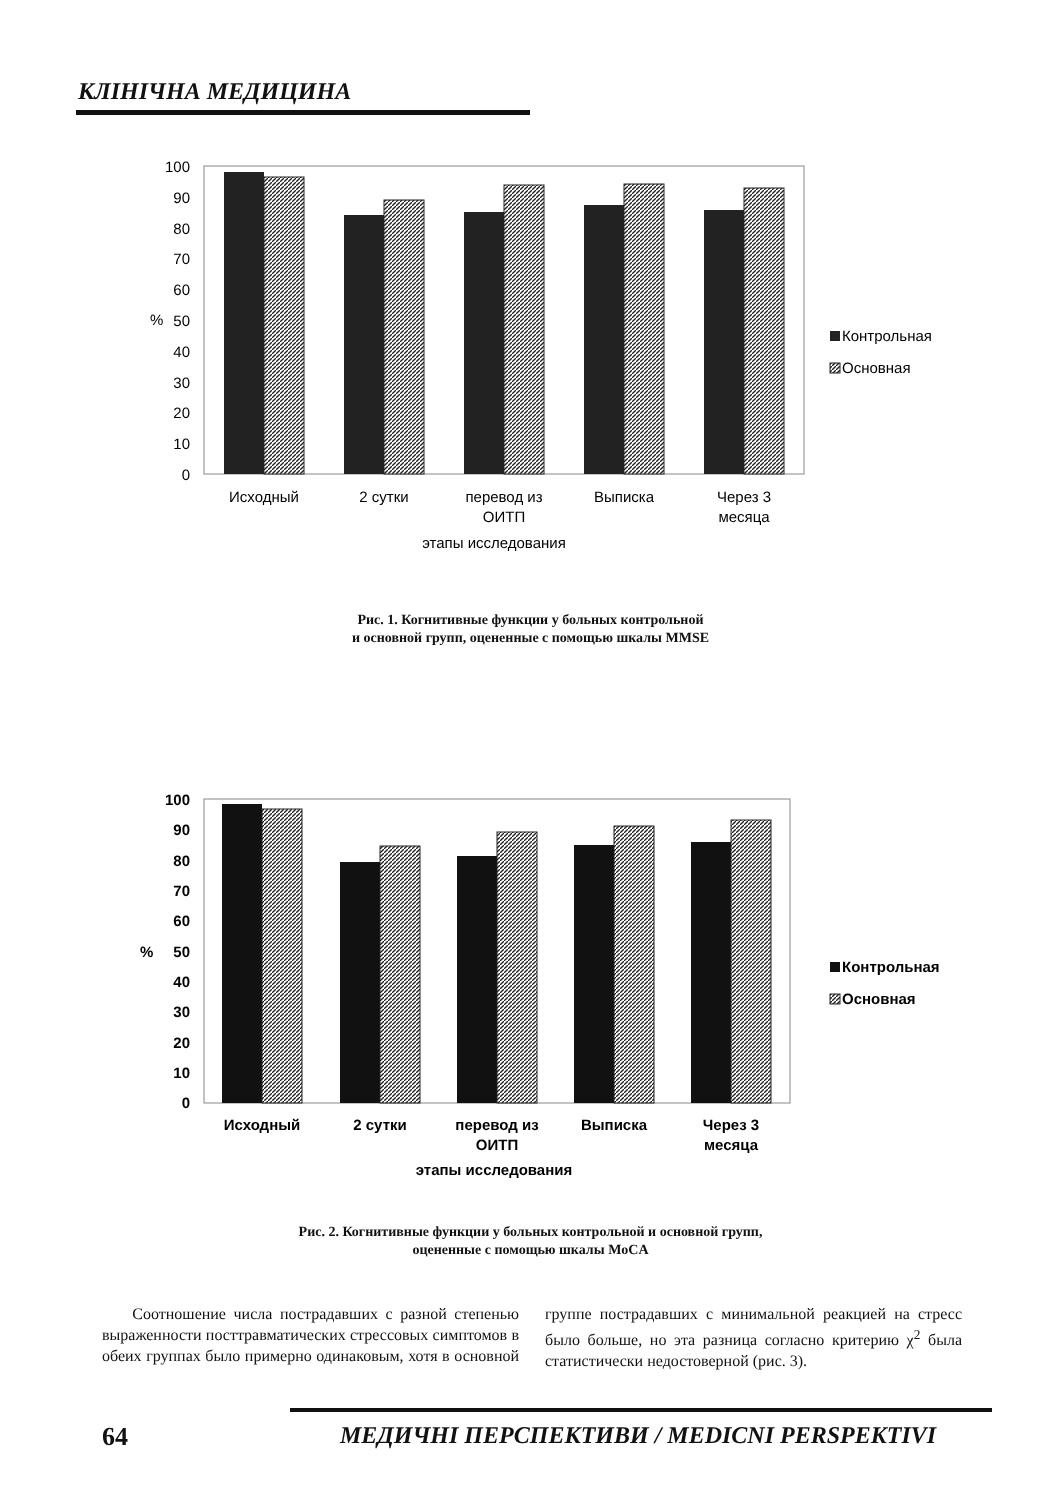КЛІНІЧНА МЕДИЦИНА
100
90
80
70
60
50
40
30
20
10
0
%
Исходный
2 сутки
перевод из
ОИТП
Выписка
Через 3
месяца
этапы исследования
Контрольная
Основная
Рис. 1. Когнитивные функции у больных контрольной
и основной групп, оцененные с помощью шкалы MMSE
100
90
80
70
60
50
40
30
20
10
0
%
Исходный
2 сутки
перевод из
ОИТП
Выписка
Через 3
месяца
этапы исследования
Контрольная
Основная
Рис. 2. Когнитивные функции у больных контрольной и основной групп,
оцененные с помощью шкалы MoCA
Соотношение числа пострадавших с разной степенью выраженности посттравматических стрессовых симптомов в обеих группах было примерно одинаковым, хотя в основной группе пострадавших с минимальной реакцией на стресс было больше, но эта разница согласно критерию χ<sup>2</sup> была статистически недостоверной (рис. 3).
64
МЕДИЧНІ ПЕРСПЕКТИВИ / MEDICNI PERSPEKTIVI